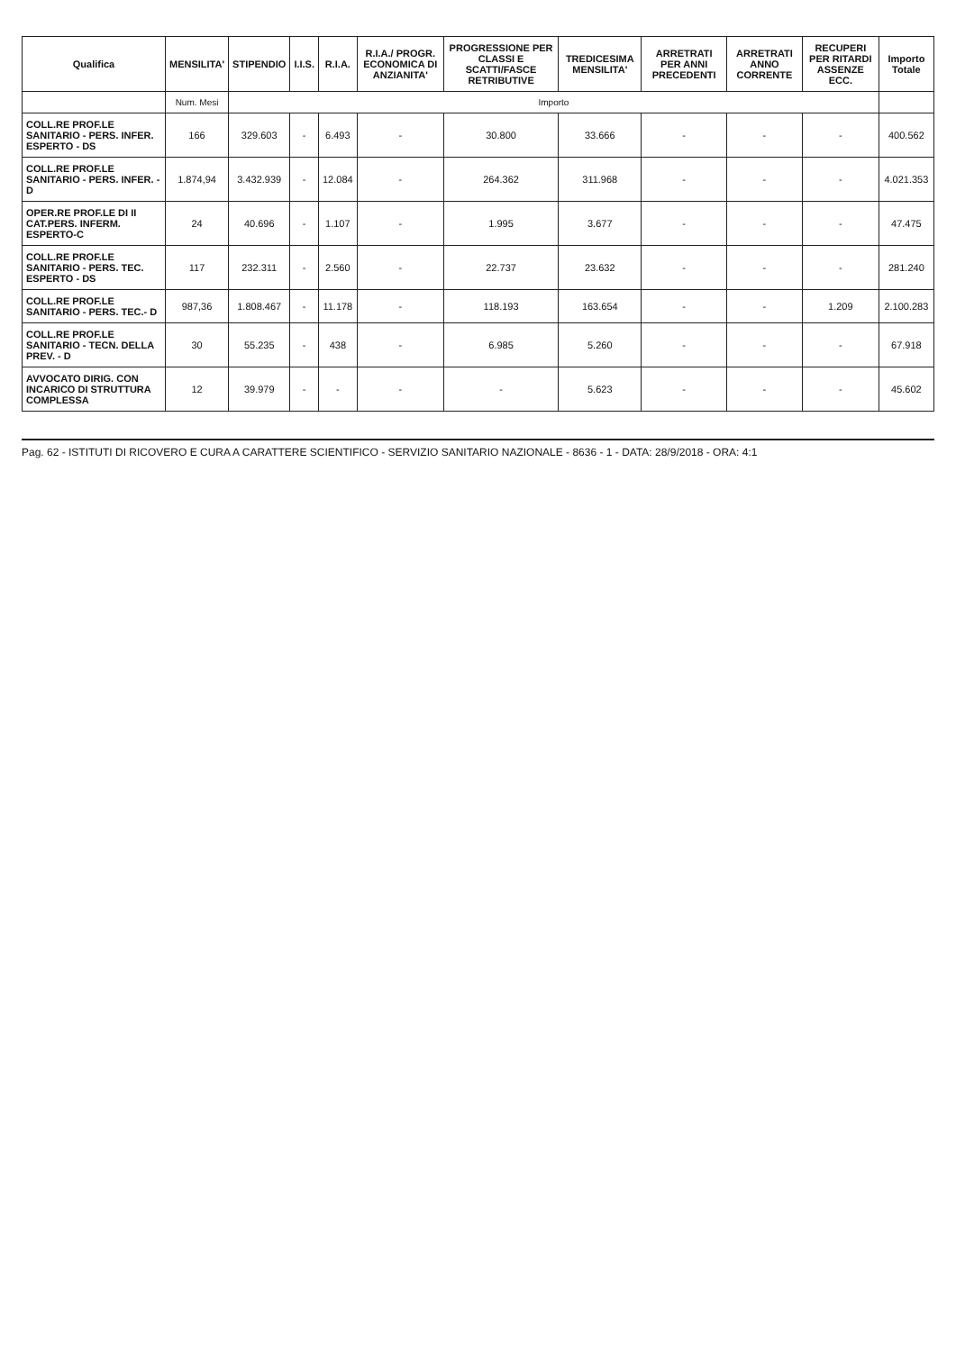| Qualifica | MENSILITA' | STIPENDIO | I.I.S. | R.I.A. | R.I.A./ PROGR. ECONOMICA DI ANZIANITA' | PROGRESSIONE PER CLASSI E SCATTI/FASCE RETRIBUTIVE | TREDICESIMA MENSILITA' | ARRETRATI PER ANNI PRECEDENTI | ARRETRATI ANNO CORRENTE | RECUPERI PER RITARDI ASSENZE ECC. | Importo Totale |
| --- | --- | --- | --- | --- | --- | --- | --- | --- | --- | --- | --- |
| | Num. Mesi | Importo | | | | | | | | | |
| COLL.RE PROF.LE SANITARIO - PERS. INFER. ESPERTO - DS | 166 | 329.603 | - | 6.493 | - | 30.800 | 33.666 | - | - | - | 400.562 |
| COLL.RE PROF.LE SANITARIO - PERS. INFER. - D | 1.874,94 | 3.432.939 | - | 12.084 | - | 264.362 | 311.968 | - | - | - | 4.021.353 |
| OPER.RE PROF.LE DI II CAT.PERS. INFERM. ESPERTO-C | 24 | 40.696 | - | 1.107 | - | 1.995 | 3.677 | - | - | - | 47.475 |
| COLL.RE PROF.LE SANITARIO - PERS. TEC. ESPERTO - DS | 117 | 232.311 | - | 2.560 | - | 22.737 | 23.632 | - | - | - | 281.240 |
| COLL.RE PROF.LE SANITARIO - PERS. TEC.- D | 987,36 | 1.808.467 | - | 11.178 | - | 118.193 | 163.654 | - | - | 1.209 | 2.100.283 |
| COLL.RE PROF.LE SANITARIO - TECN. DELLA PREV. - D | 30 | 55.235 | - | 438 | - | 6.985 | 5.260 | - | - | - | 67.918 |
| AVVOCATO DIRIG. CON INCARICO DI STRUTTURA COMPLESSA | 12 | 39.979 | - | - | - | - | 5.623 | - | - | - | 45.602 |
Pag. 62 - ISTITUTI DI RICOVERO E CURA A CARATTERE SCIENTIFICO - SERVIZIO SANITARIO NAZIONALE - 8636 - 1 - DATA: 28/9/2018 - ORA: 4:1